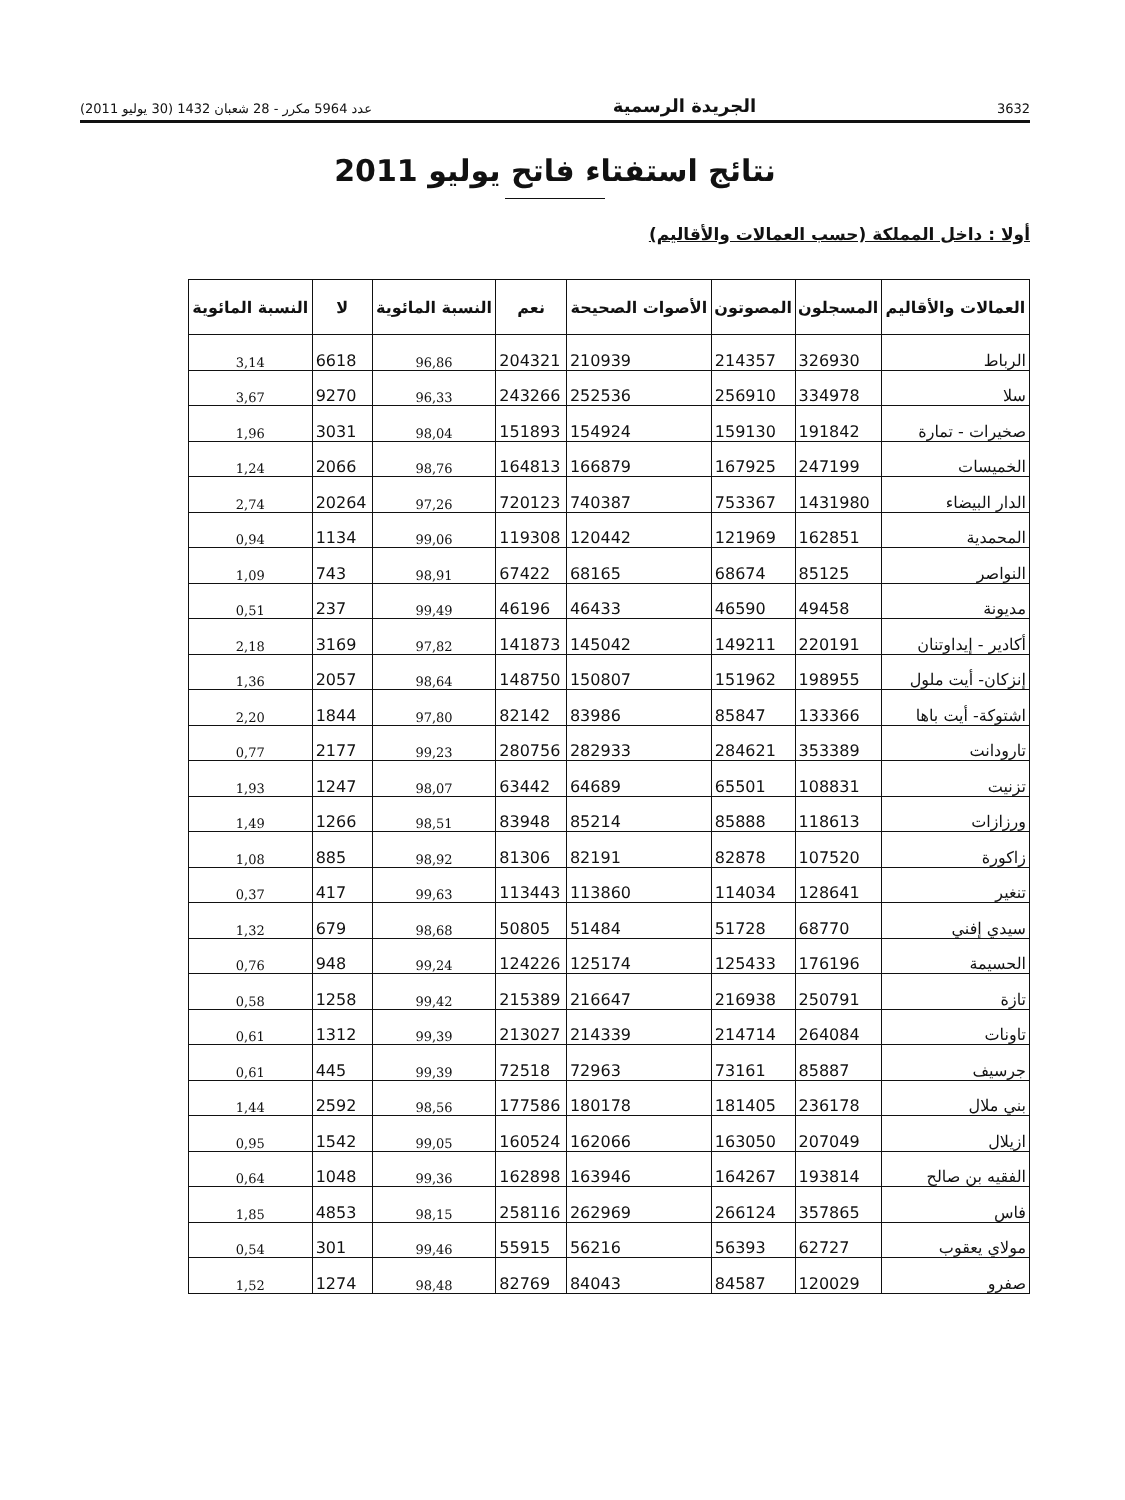3632 الجريدة الرسمية عدد 5964 مكرر - 28 شعبان 1432 (30 يوليو 2011)
نتائج استفتاء فاتح يوليو 2011
أولا : داخل المملكة (حسب العمالات والأقاليم)
| العمالات والأقاليم | المسجلون | المصوتون | الأصوات الصحيحة | نعم | النسبة المائوية | لا | النسبة المائوية |
| --- | --- | --- | --- | --- | --- | --- | --- |
| الرباط | 326930 | 214357 | 210939 | 204321 | 96,86 | 6618 | 3,14 |
| سلا | 334978 | 256910 | 252536 | 243266 | 96,33 | 9270 | 3,67 |
| صخيرات - تمارة | 191842 | 159130 | 154924 | 151893 | 98,04 | 3031 | 1,96 |
| الخميسات | 247199 | 167925 | 166879 | 164813 | 98,76 | 2066 | 1,24 |
| الدار البيضاء | 1431980 | 753367 | 740387 | 720123 | 97,26 | 20264 | 2,74 |
| المحمدية | 162851 | 121969 | 120442 | 119308 | 99,06 | 1134 | 0,94 |
| النواصر | 85125 | 68674 | 68165 | 67422 | 98,91 | 743 | 1,09 |
| مديونة | 49458 | 46590 | 46433 | 46196 | 99,49 | 237 | 0,51 |
| أكادير - إيداوتنان | 220191 | 149211 | 145042 | 141873 | 97,82 | 3169 | 2,18 |
| إنزكان- أيت ملول | 198955 | 151962 | 150807 | 148750 | 98,64 | 2057 | 1,36 |
| اشتوكة- أيت باها | 133366 | 85847 | 83986 | 82142 | 97,80 | 1844 | 2,20 |
| تارودانت | 353389 | 284621 | 282933 | 280756 | 99,23 | 2177 | 0,77 |
| تزنيت | 108831 | 65501 | 64689 | 63442 | 98,07 | 1247 | 1,93 |
| ورزازات | 118613 | 85888 | 85214 | 83948 | 98,51 | 1266 | 1,49 |
| زاكورة | 107520 | 82878 | 82191 | 81306 | 98,92 | 885 | 1,08 |
| تنغير | 128641 | 114034 | 113860 | 113443 | 99,63 | 417 | 0,37 |
| سيدي إفني | 68770 | 51728 | 51484 | 50805 | 98,68 | 679 | 1,32 |
| الحسيمة | 176196 | 125433 | 125174 | 124226 | 99,24 | 948 | 0,76 |
| تازة | 250791 | 216938 | 216647 | 215389 | 99,42 | 1258 | 0,58 |
| تاونات | 264084 | 214714 | 214339 | 213027 | 99,39 | 1312 | 0,61 |
| جرسيف | 85887 | 73161 | 72963 | 72518 | 99,39 | 445 | 0,61 |
| بني ملال | 236178 | 181405 | 180178 | 177586 | 98,56 | 2592 | 1,44 |
| ازيلال | 207049 | 163050 | 162066 | 160524 | 99,05 | 1542 | 0,95 |
| الفقيه بن صالح | 193814 | 164267 | 163946 | 162898 | 99,36 | 1048 | 0,64 |
| فاس | 357865 | 266124 | 262969 | 258116 | 98,15 | 4853 | 1,85 |
| مولاي يعقوب | 62727 | 56393 | 56216 | 55915 | 99,46 | 301 | 0,54 |
| صفرو | 120029 | 84587 | 84043 | 82769 | 98,48 | 1274 | 1,52 |